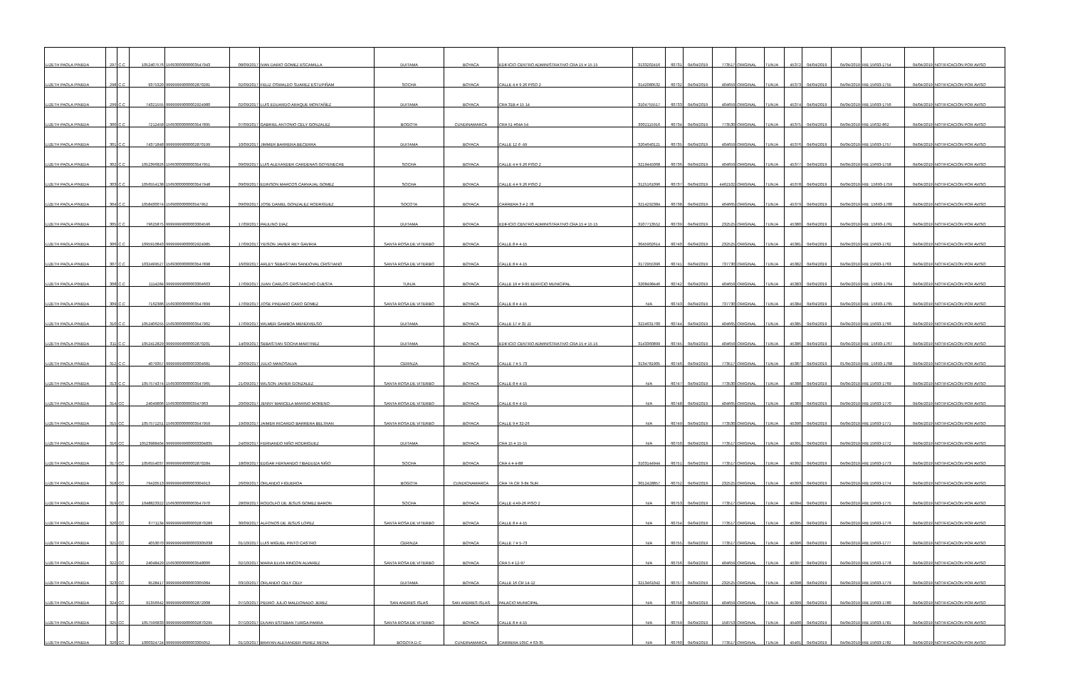| LIZETH PAOLA PINEDA | 297 | C.C | 1052407576 | 15693000000003547943 | 08/09/2017 | IVAN DARIO GOMEZ ESCAMILLA | DUITAMA | BOYACA | EDIFICIO CENTRO ADMINISTRATIVO CRA 15 # 15 15 | 3133202416 | 60731 | 04/04/2019 | 773517 | ORIGINAL | TUNJA | 45372 | 04/04/2019 | 04/04/2019 | RIE:15693-1754 | 04/04/2019 | NOTIFICACIÓN POR AVISO |
| LIZETH PAOLA PINEDA | 298 | C.C | 9375320 | 99999999000002870281 | 02/09/2017 | FELIZ OSWALDO SUAREZ ESTUPIÑAM | SOCHA | BOYACA | CALLE 4 # 9 26 PISO 2 | 3142080532 | 60732 | 04/04/2019 | 404659 | ORIGINAL | TUNJA | 45373 | 04/04/2019 | 04/04/2019 | RIE:15693-1755 | 04/04/2019 | NOTIFICACIÓN POR AVISO |
| LIZETH PAOLA PINEDA | 299 | C.C | 74321555 | 99999999000002924980 | 02/09/2017 | LUIS EDUARDO ARAQUE MONTAÑEZ | DUITAMA | BOYACA | CRA 31B # 15 14 | 3104755517 | 60733 | 04/04/2019 | 404659 | ORIGINAL | TUNJA | 45374 | 04/04/2019 | 04/04/2019 | RIE:15693-1756 | 04/04/2019 | NOTIFICACIÓN POR AVISO |
| LIZETH PAOLA PINEDA | 300 | C.C | 7212458 | 15693000000003547895 | 07/09/2017 | GABRIEL ANTONIO CELY GONZALEZ | BOGOTA | CUNDINAMARCA | CRA 51 #64A 54 | 3002115916 | 60734 | 04/04/2019 | 773530 | ORIGINAL | TUNJA | 45375 | 04/04/2019 | 04/04/2019 | RIE:15632-862 | 04/04/2019 | NOTIFICACIÓN POR AVISO |
| LIZETH PAOLA PINEDA | 301 | C.C | 74371848 | 99999999000002870199 | 10/09/2017 | JIMMER BARRERA BECERRA | DUITAMA | BOYACA | CALLE 12 6 -55 | 3204640121 | 60735 | 04/04/2019 | 404659 | ORIGINAL | TUNJA | 45376 | 04/04/2019 | 04/04/2019 | RIE:15693-1757 | 04/04/2019 | NOTIFICACIÓN POR AVISO |
| LIZETH PAOLA PINEDA | 302 | C.C | 1052396826 | 15693000000003547951 | 09/09/2017 | LUIS ALEXANDER CARDENAS GOYENECHE | SOCHA | BOYACA | CALLE 4 # 9 26 PISO 2 | 3219445068 | 60736 | 04/04/2019 | 404659 | ORIGINAL | TUNJA | 45377 | 04/04/2019 | 04/04/2019 | RIE:15693-1758 | 04/04/2019 | NOTIFICACIÓN POR AVISO |
| LIZETH PAOLA PINEDA | 303 | C.C | 1056554138 | 15693000000003547948 | 09/09/2017 | EDINSON MARCOS CARVAJAL GOMEZ | SOCHA | BOYACA | CALLE 4 # 9 26 PISO 2 | 3125161096 | 60737 | 04/04/2019 | 4462102 | ORIGINAL | TUNJA | 45378 | 04/04/2019 | 04/04/2019 | RIE: 15693-1759 | 04/04/2019 | NOTIFICACIÓN POR AVISO |
| LIZETH PAOLA PINEDA | 304 | C.C | 1058430074 | 1569000000003547952 | 09/09/2017 | JOSE DANIEL GONZALEZ RODRIGUEZ | SOCOTA | BOYACA | CARRERA 3 # 2 78 | 3214292384 | 60738 | 04/04/2019 | 404665 | ORIGINAL | TUNJA | 45379 | 04/04/2019 | 04/04/2019 | RIE: 15693-1760 | 04/04/2019 | NOTIFICACIÓN POR AVISO |
| LIZETH PAOLA PINEDA | 305 | C.C | 79625875 | 99999999000003304596 | 17/09/2017 | PAULINO DIAZ | DUITAMA | BOYACA | EDIFICIO CENTRO ADMINISTRATIVO CRA 15 # 15 15 | 3107713552 | 60739 | 04/04/2019 | 232525 | ORIGINAL | TUNJA | 45380 | 04/04/2019 | 04/04/2019 | RIE: 15693-1761 | 04/04/2019 | NOTIFICACIÓN POR AVISO |
| LIZETH PAOLA PINEDA | 306 | C.C | 1095910843 | 99999999000002924985 | 17/09/2017 | YEISON JAVIER REY GAVIRIA | SANTA ROSA DE VITERBO | BOYACA | CALLE 8 # 4-15 | 3045902614 | 60740 | 04/04/2019 | 232525 | ORIGINAL | TUNJA | 45381 | 04/04/2019 | 04/04/2019 | RIE:15693-1762 | 04/04/2019 | NOTIFICACIÓN POR AVISO |
| LIZETH PAOLA PINEDA | 307 | C.C | 1032499527 | 15693000000003547898 | 16/09/2017 | ARLEY SEBASTIAN SANDOVAL CRISTIANO | SANTA ROSA DE VITERBO | BOYACA | CALLE 8 # 4-15 | 3172955396 | 60741 | 04/04/2019 | 737730 | ORIGINAL | TUNJA | 45382 | 04/04/2019 | 04/04/2019 | RIE:15693-1763 | 04/04/2019 | NOTIFICACIÓN POR AVISO |
| LIZETH PAOLA PINEDA | 308 | C.C | 1114284 | 99999999000003304603 | 17/09/2017 | JUAN CARLOS CRISTANCHO CUESTA | TUNJA | BOYACA | CALLE 19 # 9-95 EDIFICIO MUNICIPAL | 3208498446 | 60742 | 04/04/2019 | 404659 | ORIGINAL | TUNJA | 45383 | 04/04/2019 | 04/04/2019 | RIE: 15693-1764 | 04/04/2019 | NOTIFICACIÓN POR AVISO |
| LIZETH PAOLA PINEDA | 309 | C.C | 7162386 | 15693000000003547899 | 17/09/2017 | JOSE PINDARO CARO GOMEZ | SANTA ROSA DE VITERBO | BOYACA | CALLE 8 # 4-15 | N/A | 60743 | 04/04/2019 | 737730 | ORIGINAL | TUNJA | 45384 | 04/04/2019 | 04/04/2019 | RIE: 15693-1765 | 04/04/2019 | NOTIFICACIÓN POR AVISO |
| LIZETH PAOLA PINEDA | 310 | C.C | 1052406255 | 15693000000003547902 | 17/09/2017 | WILMER GAMBOA MENDIVELSO | DUITAMA | BOYACA | CALLE 17 # 31 11 | 3224631700 | 60744 | 04/04/2019 | 404665 | ORIGINAL | TUNJA | 45385 | 04/04/2019 | 04/04/2019 | RIE:15693-1766 | 04/04/2019 | NOTIFICACIÓN POR AVISO |
| LIZETH PAOLA PINEDA | 311 | C.C | 1052412829 | 99999999000002870201 | 14/09/2017 | SEBASTIAN SOCHA MARTINEZ | DUITAMA | BOYACA | EDIFICIO CENTRO ADMINISTRATIVO CRA 15 # 15 15 | 3143360899 | 60745 | 04/04/2019 | 404659 | ORIGINAL | TUNJA | 45386 | 04/04/2019 | 04/04/2019 | RIE: 15693-1767 | 04/04/2019 | NOTIFICACIÓN POR AVISO |
| LIZETH PAOLA PINEDA | 312 | C.C | 4079357 | 99999999000003304681 | 20/09/2017 | JULIO MANOSALVA | CERINZA | BOYACA | CALLE 7 # 5 73 | 3134781905 | 60746 | 04/04/2019 | 773517 | ORIGINAL | TUNJA | 45387 | 04/04/2019 | 01/04/2019 | RIE: 15693-1768 | 04/04/2019 | NOTIFICACIÓN POR AVISO |
| LIZETH PAOLA PINEDA | 313 | C.C | 1057574374 | 15693000000003547965 | 21/09/2017 | WILSON JAVIER GONZALEZ | SANTA ROSA DE VITERBO | BOYACA | CALLE 8 # 4-15 | N/A | 60747 | 04/04/2019 | 773530 | ORIGINAL | TUNJA | 45388 | 04/04/2019 | 04/04/2019 | RIE:15693-1769 | 04/04/2019 | NOTIFICACIÓN POR AVISO |
| LIZETH PAOLA PINEDA | 314 | CC | 24049806 | 1569300000003547963 | 20/09/2017 | JENNY MARCELA MARINO MORENO | SANTA ROSA DE VITERBO | BOYACA | CALLE 8 # 4-15 | N/A | 60748 | 04/04/2019 | 404665 | ORIGINAL | TUNJA | 45389 | 04/04/2019 | 04/04/2019 | RIE:15693-1770 | 04/04/2019 | NOTIFICACIÓN POR AVISO |
| LIZETH PAOLA PINEDA | 315 | CC | 1057571251 | 15693000000003547959 | 19/09/2017 | JAIMER RICARDO BARRERA BELTRAN | SANTA ROSA DE VITERBO | BOYACA | CALLE 9 # 32-26 | N/A | 60749 | 04/04/2019 | 773530 | ORIGINAL | TUNJA | 45390 | 04/04/2019 | 04/04/2019 | RIE:15693-1771 | 04/04/2019 | NOTIFICACIÓN POR AVISO |
| LIZETH PAOLA PINEDA | 316 | CC | 10523988404 | 999999999000003304835 | 24/09/2017 | FERNANDO NIÑO RODRIGUEZ | DUITAMA | BOYACA | CRA 15 # 15-15 | N/A | 60750 | 04/04/2019 | 773517 | ORIGINAL | TUNJA | 45391 | 04/04/2019 | 04/04/2019 | RIE:15693-1772 | 04/04/2019 | NOTIFICACIÓN POR AVISO |
| LIZETH PAOLA PINEDA | 317 | CC | 1056554037 | 99999999000002870284 | 18/09/2017 | EDGAR FERNANDO TIBADUIZA NIÑO | SOCHA | BOYACA | CRA 4 # 4-88 | 3103144944 | 60751 | 04/04/2019 | 773517 | ORIGINAL | TUNJA | 45392 | 04/04/2019 | 04/04/2019 | RIE:15693-1773 | 04/04/2019 | NOTIFICACIÓN POR AVISO |
| LIZETH PAOLA PINEDA | 318 | CC | 79420513 | 99999999000003304913 | 26/09/2017 | ORLANDO FIGUEROA | BOGOTA | CUNDICNAMARCA | CRA 7A CR 3-84 SUR | 3012428857 | 60752 | 04/04/2019 | 232525 | ORIGINAL | TUNJA | 45393 | 04/04/2019 | 04/04/2019 | RIE:15693-1774 | 04/04/2019 | NOTIFICACIÓN POR AVISO |
| LIZETH PAOLA PINEDA | 319 | CC | 1048823322 | 15693000000003547970 | 28/09/2017 | RODOLFO DE JESUS GOMEZ BARON | SOCHA | BOYACA | CALLE 4 #9-26 PISO 2 | N/A | 60753 | 04/04/2019 | 773517 | ORIGINAL | TUNJA | 45394 | 04/04/2019 | 04/04/2019 | RIE:15693-1775 | 04/04/2019 | NOTIFICACIÓN POR AVISO |
| LIZETH PAOLA PINEDA | 320 | CC | 6771134 | 999999999000002870286 | 30/09/2017 | ALFONOS DE JESUS LOPEZ | SANTA ROSA DE VITERBO | BOYACA | CALLE 8 # 4-15 | N/A | 60754 | 04/04/2019 | 773517 | ORIGINAL | TUNJA | 45395 | 04/04/2019 | 04/04/2019 | RIE:15693-1776 | 04/04/2019 | NOTIFICACIÓN POR AVISO |
| LIZETH PAOLA PINEDA | 321 | CC | 4053070 | 999999999000003305038 | 01/10/2017 | LUIS MIGUEL PINTO CASTRO | CERINZA | BOYACA | CALLE 7 # 5-73 | N/A | 60755 | 04/04/2019 | 773517 | ORIGINAL | TUNJA | 45396 | 04/04/2019 | 04/04/2019 | RIE:15693-1777 | 04/04/2019 | NOTIFICACIÓN POR AVISO |
| LIZETH PAOLA PINEDA | 322 | CC | 24048429 | 15693000000003548006 | 02/10/2017 | MARIA ELVIA RINCON ALVAREZ | SANTA ROSA DE VITERBO | BOYACA | CRA 5 # 12-97 | N/A | 60756 | 04/04/2019 | 404659 | ORIGINAL | TUNJA | 45397 | 04/04/2019 | 04/04/2019 | RIE:15693-1778 | 04/04/2019 | NOTIFICACIÓN POR AVISO |
| LIZETH PAOLA PINEDA | 323 | CC | 9528417 | 99999999000003305084 | 03/10/2017 | ORLANDO CELY CELY | DUITAMA | BOYACA | CALLE 16 CR 14-12 | 3213461042 | 60757 | 04/04/2019 | 232525 | ORIGINAL | TUNJA | 45398 | 04/04/2019 | 04/04/2019 | RIE:15693-1779 | 04/04/2019 | NOTIFICACIÓN POR AVISO |
| LIZETH PAOLA PINEDA | 324 | CC | 91356642 | 99999999000002872008 | 07/10/2017 | PEDRO JULIO MALDONADO JEREZ | SAN ANDRES ISLAS | SAN ANDRES ISLAS | PALACIO MUNICIPAL | N/A | 60758 | 04/04/2019 | 404659 | ORIGINAL | TUNJA | 45399 | 04/04/2019 | 04/04/2019 | RIE:15693-1780 | 04/04/2019 | NOTIFICACIÓN POR AVISO |
| LIZETH PAOLA PINEDA | 325 | CC | 1057596833 | 999999999000002870295 | 07/10/2017 | DUVAN ESTEBAN TURGA PARRA | SANTA ROSA DE VITERBO | BOYACA | CALLE 8 # 4-15 | N/A | 60759 | 04/04/2019 | 158753 | ORIGINAL | TUNJA | 45400 | 04/04/2019 | 04/04/2019 | RIE:15693-1781 | 04/04/2019 | NOTIFICACIÓN POR AVISO |
| LIZETH PAOLA PINEDA | 326 | CC | 1000324724 | 99999999000003305052 | 01/10/2017 | BRAYAN ALEXANDER PEREZ REINA | BOGOTA D.C | CUNDINAMARCA | CARRERA 105C # 63-35 | N/A | 60760 | 04/04/2019 | 773517 | ORIGINAL | TUNJA | 45401 | 04/04/2019 | 04/04/2019 | RIE:15693-1782 | 04/04/2019 | NOTIFICACIÓN POR AVISO |